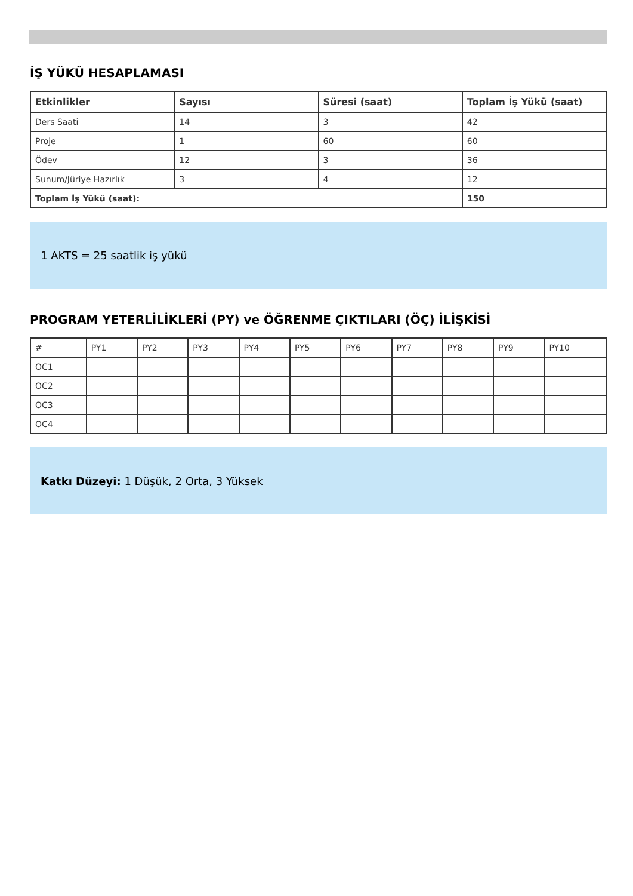İŞ YÜKÜ HESAPLAMASI
| Etkinlikler | Sayısı | Süresi (saat) | Toplam İş Yükü (saat) |
| --- | --- | --- | --- |
| Ders Saati | 14 | 3 | 42 |
| Proje | 1 | 60 | 60 |
| Ödev | 12 | 3 | 36 |
| Sunum/Jüriye Hazırlık | 3 | 4 | 12 |
| Toplam İş Yükü (saat): | | | 150 |
1 AKTS = 25 saatlik iş yükü
PROGRAM YETERLİLİKLERİ (PY) ve ÖĞRENME ÇIKTILARI (ÖÇ) İLİŞKİSİ
| # | PY1 | PY2 | PY3 | PY4 | PY5 | PY6 | PY7 | PY8 | PY9 | PY10 |
| OC1 | | | | | | | | | | |
| OC2 | | | | | | | | | | |
| OC3 | | | | | | | | | | |
| OC4 | | | | | | | | | | |
Katkı Düzeyi: 1 Düşük, 2 Orta, 3 Yüksek